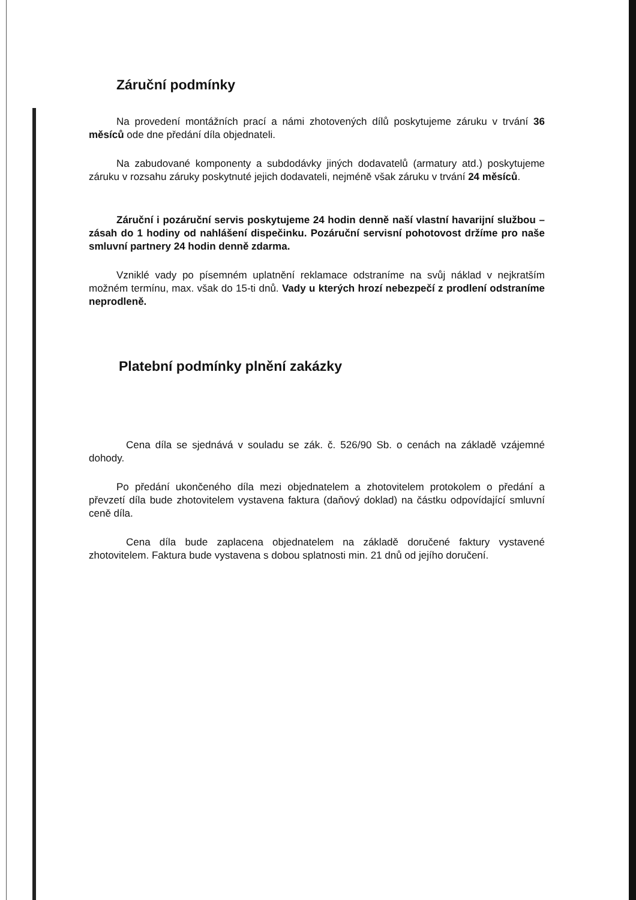Záruční podmínky
Na provedení montážních prací a námi zhotovených dílů poskytujeme záruku v trvání 36 měsíců ode dne předání díla objednateli.
Na zabudované komponenty a subdodávky jiných dodavatelů (armatury atd.) poskytujeme záruku v rozsahu záruky poskytnuté jejich dodavateli, nejméně však záruku v trvání 24 měsíců.
Záruční i pozáruční servis poskytujeme 24 hodin denně naší vlastní havarijní službou – zásah do 1 hodiny od nahlášení dispečinku. Pozáruční servisní pohotovost držíme pro naše smluvní partnery 24 hodin denně zdarma.
Vzniklé vady po písemném uplatnění reklamace odstraníme na svůj náklad v nejkratším možném termínu, max. však do 15-ti dnů. Vady u kterých hrozí nebezpečí z prodlení odstraníme neprodleně.
Platební podmínky plnění zakázky
Cena díla se sjednává v souladu se zák. č. 526/90 Sb. o cenách na základě vzájemné dohody.
Po předání ukončeného díla mezi objednatelem a zhotovitelem protokolem o předání a převzetí díla bude zhotovitelem vystavena faktura (daňový doklad) na částku odpovídající smluvní ceně díla.
Cena díla bude zaplacena objednatelem na základě doručené faktury vystavené zhotovitelem. Faktura bude vystavena s dobou splatnosti min. 21 dnů od jejího doručení.